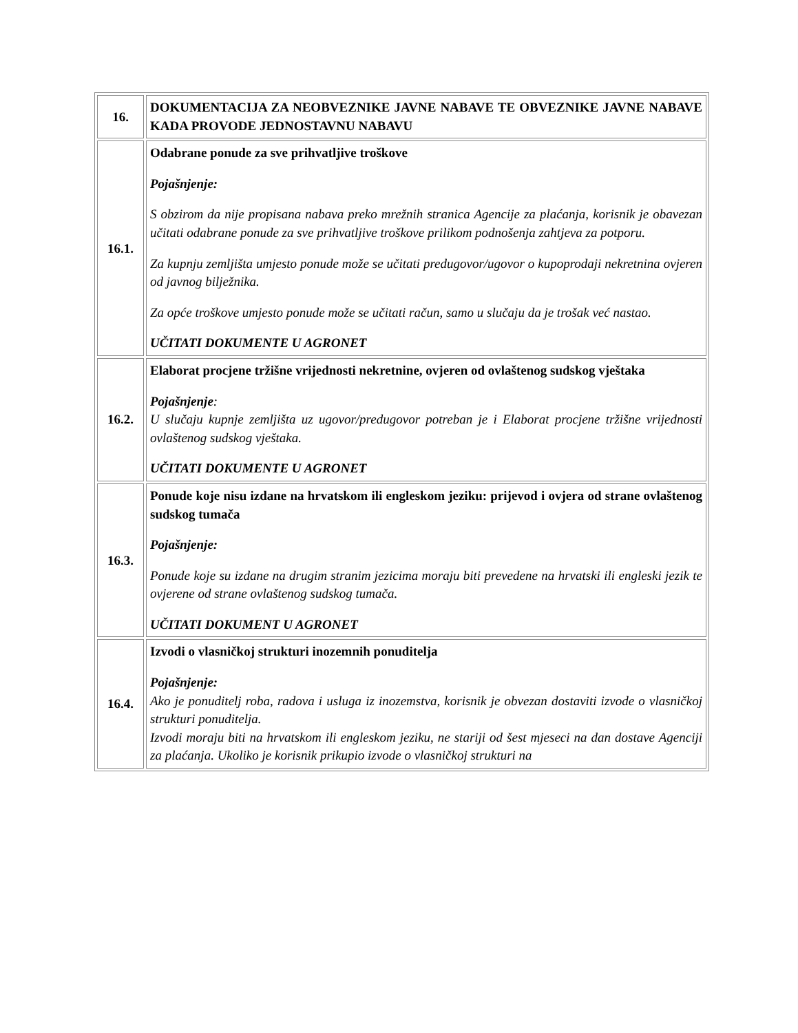| 16. | DOKUMENTACIJA ZA NEOBVEZNIKE JAVNE NABAVE TE OBVEZNIKE JAVNE NABAVE KADA PROVODE JEDNOSTAVNU NABAVU |
| 16.1. | Odabrane ponude za sve prihvatljive troškove Pojašnjenje: S obzirom da nije propisana nabava preko mrežnih stranica Agencije za plaćanja, korisnik je obavezan učitati odabrane ponude za sve prihvatljive troškove prilikom podnošenja zahtjeva za potporu. Za kupnju zemljišta umjesto ponude može se učitati predugovor/ugovor o kupoprodaji nekretnina ovjeren od javnog bilježnika. Za opće troškove umjesto ponude može se učitati račun, samo u slučaju da je trošak već nastao. UČITATI DOKUMENTE U AGRONET |
| 16.2. | Elaborat procjene tržišne vrijednosti nekretnine, ovjeren od ovlaštenog sudskog vještaka Pojašnjenje : U slučaju kupnje zemljišta uz ugovor/predugovor potreban je i Elaborat procjene tržišne vrijednosti ovlaštenog sudskog vještaka. UČITATI DOKUMENTE U AGRONET |
| 16.3. | Ponude koje nisu izdane na hrvatskom ili engleskom jeziku: prijevod i ovjera od strane ovlaštenog sudskog tumača Pojašnjenje: Ponude koje su izdane na drugim stranim jezicima moraju biti prevedene na hrvatski ili engleski jezik te ovjerene od strane ovlaštenog sudskog tumača. UČITATI DOKUMENT U AGRONET |
| 16.4. | Izvodi o vlasničkoj strukturi inozemnih ponuditelja Pojašnjenje: Ako je ponuditelj roba, radova i usluga iz inozemstva, korisnik je obvezan dostaviti izvode o vlasničkoj strukturi ponuditelja. Izvodi moraju biti na hrvatskom ili engleskom jeziku, ne stariji od šest mjeseci na dan dostave Agenciji za plaćanja. Ukoliko je korisnik prikupio izvode o vlasničkoj strukturi na |